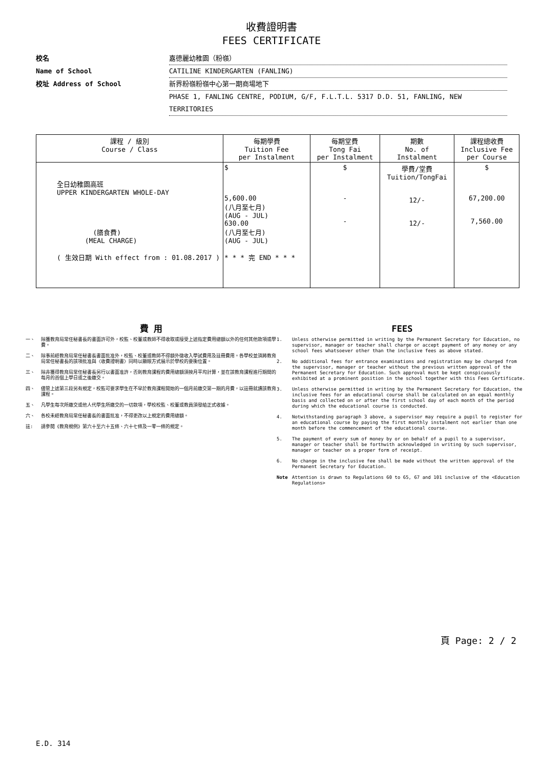收費證明書
FEES CERTIFICATE
校名 嘉德麗幼稚園（粉嶺）
Name of School CATILINE KINDERGARTEN (FANLING)
校址 Address of School 新界粉嶺粉嶺中心第一期商場地下
PHASE 1, FANLING CENTRE, PODIUM, G/F, F.L.T.L. 5317 D.D. 51, FANLING, NEW TERRITORIES
| 課程 / 級別 Course / Class | 每期學費 Tuition Fee per Instalment | 每期堂費 Tong Fai per Instalment | 期數 No. of Instalment | 課程總收費 Inclusive Fee per Course |
| --- | --- | --- | --- | --- |
| 全日幼稚園高班 UPPER KINDERGARTEN WHOLE-DAY (膳食費) (MEAL CHARGE) ( 生效日期 With effect from : 01.08.2017 ) | $ 5,600.00 (八月至七月) (AUG - JUL) 630.00 (八月至七月) (AUG - JUL) * * * 完 END * * * | $ - - | 學費/堂費 Tuition/TongFai 12/- 12/- | $ 67,200.00 7,560.00 |
費 用
一、 除獲教育局常任秘書長的書面許可外，校監、校董或教師不得收取或接受上述指定費用總額以外的任何其他款項或學費。
二、 除事前經教育局常任秘書長書面批准外，校監、校董或教師不得額外徵收入學試費用及註冊費用。各學校並須將教育局常任秘書長的該項批准與〈收費證明書〉同時以顯眼方式展示於學校的要衝位置。
三、 除非獲得教育局常任秘書長另行以書面准許，否則教育課程的費用總額須按月平均計算，並在該教育課程進行期間的每月的首個上學日或之後繳交。
四、 儘管上述第三段另有規定，校監可要求學生在不早於教育課程開始的一個月前繳交第一期的月費，以註冊就讀該教育課程。
五、 凡學生每次所繳交或他人代學生所繳交的一切款項，學校校監、校董或教員須發給正式收據。
六、 各校未經教育局常任秘書長的書面批准，不得更改以上規定的費用總額。
註: 請參閱《教育規例》第六十至六十五條、六十七條及一零一條的規定。
FEES
1. Unless otherwise permitted in writing by the Permanent Secretary for Education, no supervisor, manager or teacher shall charge or accept payment of any money or any school fees whatsoever other than the inclusive fees as above stated.
2. No additional fees for entrance examinations and registration may be charged from the supervisor, manager or teacher without the previous written approval of the Permanent Secretary for Education. Such approval must be kept conspicuously exhibited at a prominent position in the school together with this Fees Certificate.
3. Unless otherwise permitted in writing by the Permanent Secretary for Education, the inclusive fees for an educational course shall be calculated on an equal monthly basis and collected on or after the first school day of each month of the period during which the educational course is conducted.
4. Notwithstanding paragraph 3 above, a supervisor may require a pupil to register for an educational course by paying the first monthly instalment not earlier than one month before the commencement of the educational course.
5. The payment of every sum of money by or on behalf of a pupil to a supervisor, manager or teacher shall be forthwith acknowledged in writing by such supervisor, manager or teacher on a proper form of receipt.
6. No change in the inclusive fee shall be made without the written approval of the Permanent Secretary for Education.
Note Attention is drawn to Regulations 60 to 65, 67 and 101 inclusive of the <Education Regulations>
頁 Page: 2 / 2
E.D. 314